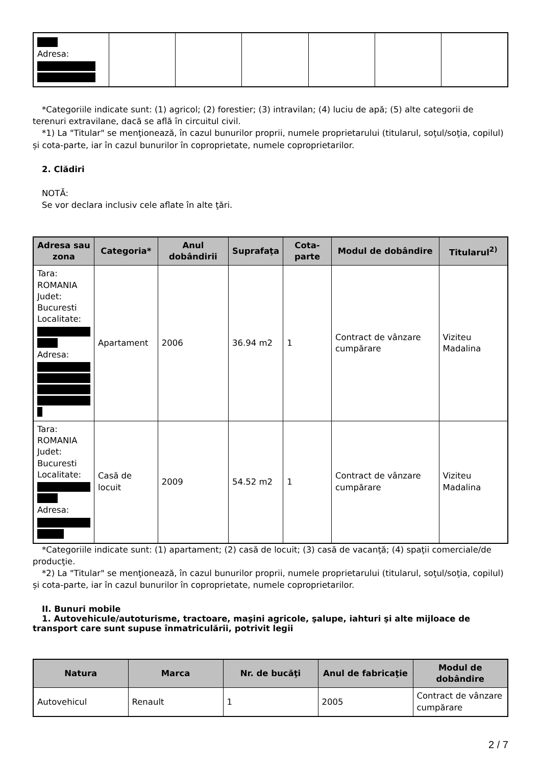| Adresa: | | | | | | |
*Categoriile indicate sunt: (1) agricol; (2) forestier; (3) intravilan; (4) luciu de apă; (5) alte categorii de terenuri extravilane, dacă se află în circuitul civil.
*1) La "Titular" se menţionează, în cazul bunurilor proprii, numele proprietarului (titularul, soţul/soţia, copilul) și cota-parte, iar în cazul bunurilor în coproprietate, numele coproprietarilor.
2. Clădiri
NOTĂ:
Se vor declara inclusiv cele aflate în alte ţări.
| Adresa sau zona | Categoria* | Anul dobândirii | Suprafaţa | Cota-parte | Modul de dobândire | Titularul<sup>2)</sup> |
| --- | --- | --- | --- | --- | --- | --- |
| Tara: ROMANIA Judet: Bucuresti Localitate: Adresa: | Apartament | 2006 | 36.94 m2 | 1 | Contract de vânzare cumpărare | Viziteu Madalina |
| Tara: ROMANIA Judet: Bucuresti Localitate: Adresa: | Casă de locuit | 2009 | 54.52 m2 | 1 | Contract de vânzare cumpărare | Viziteu Madalina |
*Categoriile indicate sunt: (1) apartament; (2) casă de locuit; (3) casă de vacanţă; (4) spaţii comerciale/de producţie.
*2) La "Titular" se menţionează, în cazul bunurilor proprii, numele proprietarului (titularul, soţul/soţia, copilul) și cota-parte, iar în cazul bunurilor în coproprietate, numele coproprietarilor.
II. Bunuri mobile
1. Autovehicule/autoturisme, tractoare, maşini agricole, şalupe, iahturi şi alte mijloace de transport care sunt supuse înmatriculării, potrivit legii
| Natura | Marca | Nr. de bucăţi | Anul de fabricaţie | Modul de dobândire |
| --- | --- | --- | --- | --- |
| Autovehicul | Renault | 1 | 2005 | Contract de vânzare cumpărare |
2 / 7